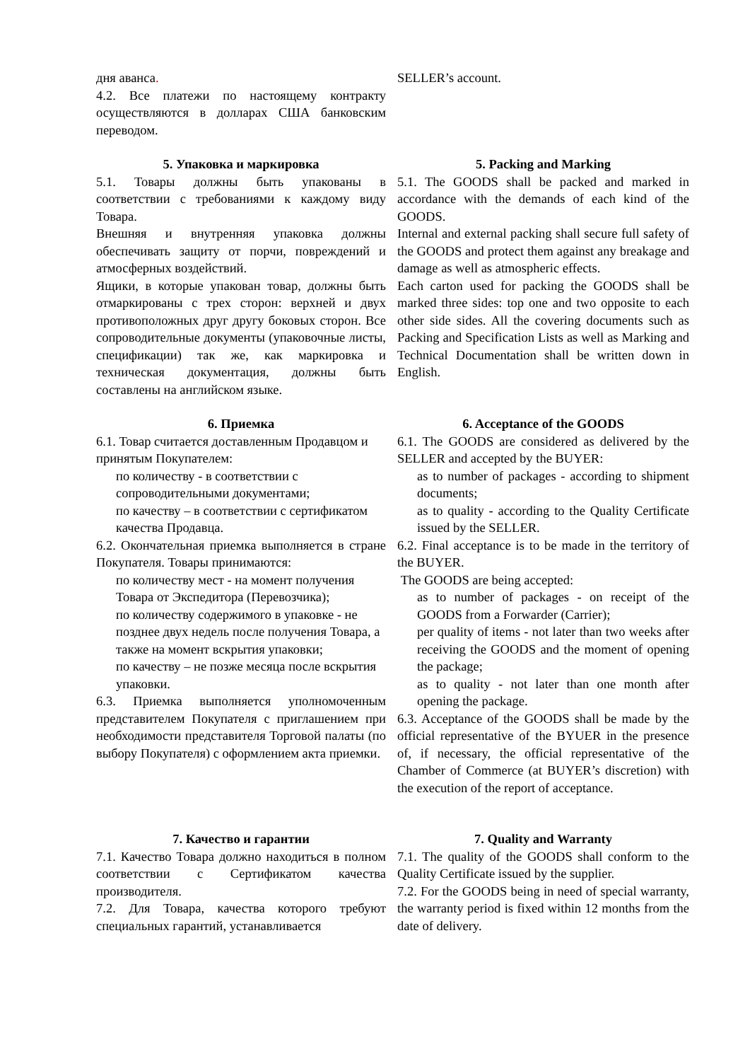дня аванса.
4.2. Все платежи по настоящему контракту осуществляются в долларах США банковским переводом.
SELLER’s account.
5. Упаковка и маркировка
5.1. Товары должны быть упакованы в соответствии с требованиями к каждому виду Товара.
Внешняя и внутренняя упаковка должны обеспечивать защиту от порчи, повреждений и атмосферных воздействий.
Ящики, в которые упакован товар, должны быть отмаркированы с трех сторон: верхней и двух противоположных друг другу боковых сторон. Все сопроводительные документы (упаковочные листы, спецификации) так же, как маркировка и техническая документация, должны быть составлены на английском языке.
5. Packing and Marking
5.1. The GOODS shall be packed and marked in accordance with the demands of each kind of the GOODS.
Internal and external packing shall secure full safety of the GOODS and protect them against any breakage and damage as well as atmospheric effects.
Each carton used for packing the GOODS shall be marked three sides: top one and two opposite to each other side sides. All the covering documents such as Packing and Specification Lists as well as Marking and Technical Documentation shall be written down in English.
6. Приемка
6.1. Товар считается доставленным Продавцом и принятым Покупателем:
по количеству - в соответствии с сопроводительными документами;
по качеству – в соответствии с сертификатом качества Продавца.
6.2. Окончательная приемка выполняется в стране Покупателя. Товары принимаются:
по количеству мест - на момент получения Товара от Экспедитора (Перевозчика);
по количеству содержимого в упаковке - не позднее двух недель после получения Товара, а также на момент вскрытия упаковки;
по качеству – не позже месяца после вскрытия упаковки.
6.3. Приемка выполняется уполномоченным представителем Покупателя с приглашением при необходимости представителя Торговой палаты (по выбору Покупателя) с оформлением акта приемки.
6. Acceptance of the GOODS
6.1. The GOODS are considered as delivered by the SELLER and accepted by the BUYER:
as to number of packages - according to shipment documents;
as to quality - according to the Quality Certificate issued by the SELLER.
6.2. Final acceptance is to be made in the territory of the BUYER.
The GOODS are being accepted:
as to number of packages - on receipt of the GOODS from a Forwarder (Carrier);
per quality of items - not later than two weeks after receiving the GOODS and the moment of opening the package;
as to quality - not later than one month after opening the package.
6.3. Acceptance of the GOODS shall be made by the official representative of the BYUER in the presence of, if necessary, the official representative of the Chamber of Commerce (at BUYER’s discretion) with the execution of the report of acceptance.
7. Качество и гарантии
7.1. Качество Товара должно находиться в полном соответствии с Сертификатом качества производителя.
7.2. Для Товара, качества которого требуют специальных гарантий, устанавливается
7. Quality and Warranty
7.1. The quality of the GOODS shall conform to the Quality Certificate issued by the supplier.
7.2. For the GOODS being in need of special warranty, the warranty period is fixed within 12 months from the date of delivery.